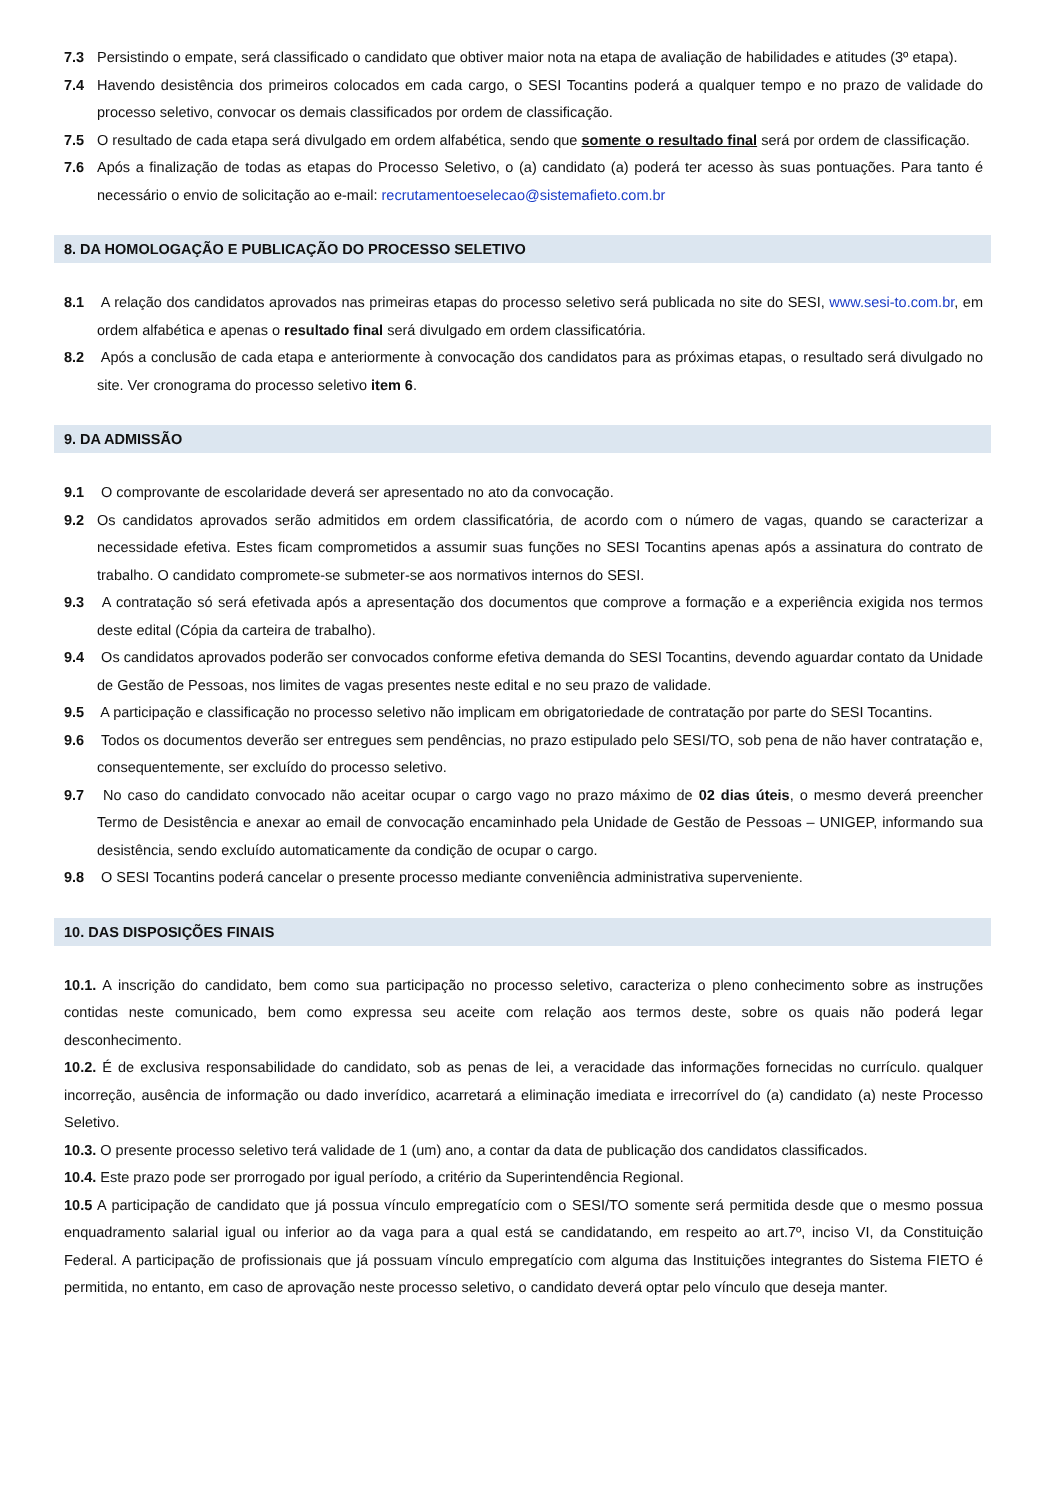7.3 Persistindo o empate, será classificado o candidato que obtiver maior nota na etapa de avaliação de habilidades e atitudes (3º etapa).
7.4 Havendo desistência dos primeiros colocados em cada cargo, o SESI Tocantins poderá a qualquer tempo e no prazo de validade do processo seletivo, convocar os demais classificados por ordem de classificação.
7.5 O resultado de cada etapa será divulgado em ordem alfabética, sendo que somente o resultado final será por ordem de classificação.
7.6 Após a finalização de todas as etapas do Processo Seletivo, o (a) candidato (a) poderá ter acesso às suas pontuações. Para tanto é necessário o envio de solicitação ao e-mail: recrutamentoeselecao@sistemafieto.com.br
8. DA HOMOLOGAÇÃO E PUBLICAÇÃO DO PROCESSO SELETIVO
8.1 A relação dos candidatos aprovados nas primeiras etapas do processo seletivo será publicada no site do SESI, www.sesi-to.com.br, em ordem alfabética e apenas o resultado final será divulgado em ordem classificatória.
8.2 Após a conclusão de cada etapa e anteriormente à convocação dos candidatos para as próximas etapas, o resultado será divulgado no site. Ver cronograma do processo seletivo item 6.
9. DA ADMISSÃO
9.1 O comprovante de escolaridade deverá ser apresentado no ato da convocação.
9.2 Os candidatos aprovados serão admitidos em ordem classificatória, de acordo com o número de vagas, quando se caracterizar a necessidade efetiva. Estes ficam comprometidos a assumir suas funções no SESI Tocantins apenas após a assinatura do contrato de trabalho. O candidato compromete-se submeter-se aos normativos internos do SESI.
9.3 A contratação só será efetivada após a apresentação dos documentos que comprove a formação e a experiência exigida nos termos deste edital (Cópia da carteira de trabalho).
9.4 Os candidatos aprovados poderão ser convocados conforme efetiva demanda do SESI Tocantins, devendo aguardar contato da Unidade de Gestão de Pessoas, nos limites de vagas presentes neste edital e no seu prazo de validade.
9.5 A participação e classificação no processo seletivo não implicam em obrigatoriedade de contratação por parte do SESI Tocantins.
9.6 Todos os documentos deverão ser entregues sem pendências, no prazo estipulado pelo SESI/TO, sob pena de não haver contratação e, consequentemente, ser excluído do processo seletivo.
9.7 No caso do candidato convocado não aceitar ocupar o cargo vago no prazo máximo de 02 dias úteis, o mesmo deverá preencher Termo de Desistência e anexar ao email de convocação encaminhado pela Unidade de Gestão de Pessoas – UNIGEP, informando sua desistência, sendo excluído automaticamente da condição de ocupar o cargo.
9.8 O SESI Tocantins poderá cancelar o presente processo mediante conveniência administrativa superveniente.
10. DAS DISPOSIÇÕES FINAIS
10.1. A inscrição do candidato, bem como sua participação no processo seletivo, caracteriza o pleno conhecimento sobre as instruções contidas neste comunicado, bem como expressa seu aceite com relação aos termos deste, sobre os quais não poderá legar desconhecimento.
10.2. É de exclusiva responsabilidade do candidato, sob as penas de lei, a veracidade das informações fornecidas no currículo. qualquer incorreção, ausência de informação ou dado inverídico, acarretará a eliminação imediata e irrecorrível do (a) candidato (a) neste Processo Seletivo.
10.3. O presente processo seletivo terá validade de 1 (um) ano, a contar da data de publicação dos candidatos classificados.
10.4. Este prazo pode ser prorrogado por igual período, a critério da Superintendência Regional.
10.5 A participação de candidato que já possua vínculo empregatício com o SESI/TO somente será permitida desde que o mesmo possua enquadramento salarial igual ou inferior ao da vaga para a qual está se candidatando, em respeito ao art.7º, inciso VI, da Constituição Federal. A participação de profissionais que já possuam vínculo empregatício com alguma das Instituições integrantes do Sistema FIETO é permitida, no entanto, em caso de aprovação neste processo seletivo, o candidato deverá optar pelo vínculo que deseja manter.